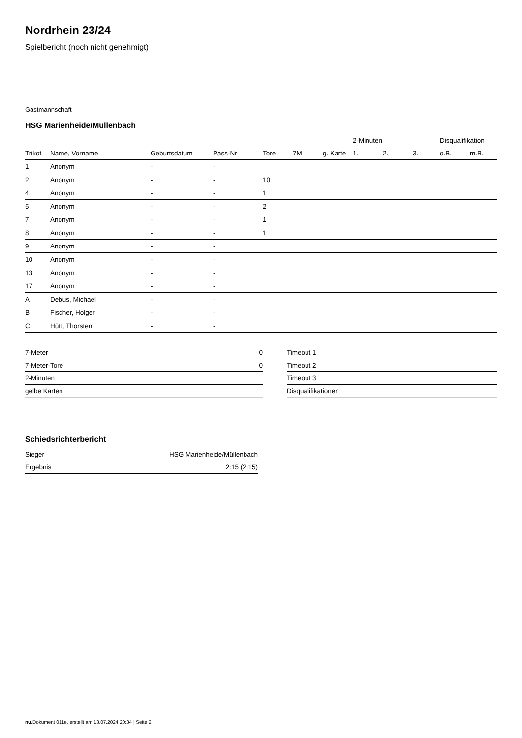Nordrhein 23/24
Spielbericht (noch nicht genehmigt)
Gastmannschaft
HSG Marienheide/Müllenbach
| | | | | | | | 2-Minuten | | | Disqualifikation | |
| --- | --- | --- | --- | --- | --- | --- | --- | --- | --- | --- | --- |
| Trikot | Name, Vorname | Geburtsdatum | Pass-Nr | Tore | 7M | g. Karte | 1. | 2. | 3. | o.B. | m.B. |
| 1 | Anonym | - | - | | | | | | | | |
| 2 | Anonym | - | - | 10 | | | | | | | |
| 4 | Anonym | - | - | 1 | | | | | | | |
| 5 | Anonym | - | - | 2 | | | | | | | |
| 7 | Anonym | - | - | 1 | | | | | | | |
| 8 | Anonym | - | - | 1 | | | | | | | |
| 9 | Anonym | - | - | | | | | | | | |
| 10 | Anonym | - | - | | | | | | | | |
| 13 | Anonym | - | - | | | | | | | | |
| 17 | Anonym | - | - | | | | | | | | |
| A | Debus, Michael | - | - | | | | | | | | |
| B | Fischer, Holger | - | - | | | | | | | | |
| C | Hütt, Thorsten | - | - | | | | | | | | |
| 7-Meter | 0 |
| 7-Meter-Tore | 0 |
| 2-Minuten | |
| gelbe Karten | |
| Timeout 1 |
| Timeout 2 |
| Timeout 3 |
| Disqualifikationen |
Schiedsrichterbericht
| Sieger | HSG Marienheide/Müllenbach |
| Ergebnis | 2:15 (2:15) |
nu.Dokument 011e, erstellt am 13.07.2024 20:34 | Seite 2